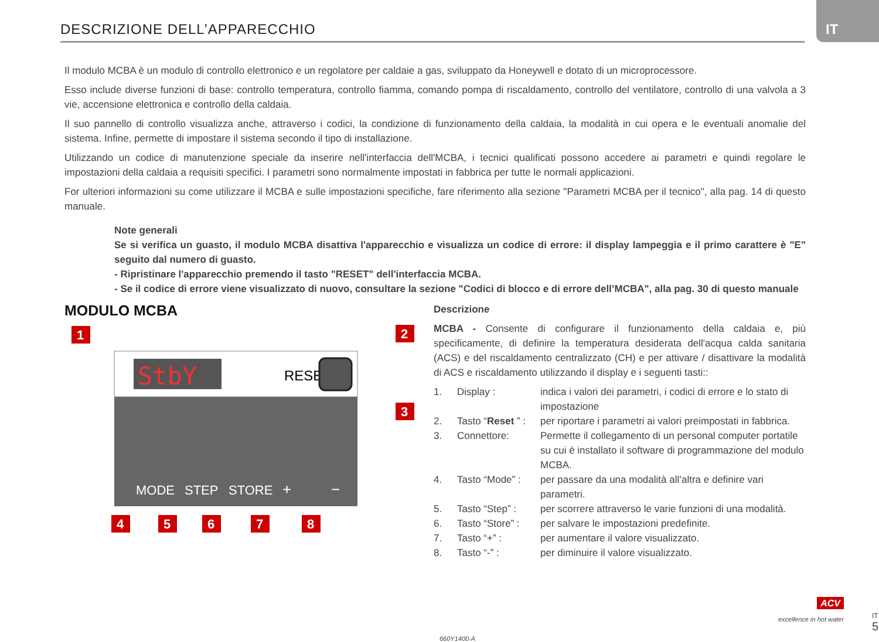DESCRIZIONE DELL’APPARECCHIO
IT
Il modulo MCBA è un modulo di controllo elettronico e un regolatore per caldaie a gas, sviluppato da Honeywell e dotato di un microprocessore.
Esso include diverse funzioni di base: controllo temperatura, controllo fiamma, comando pompa di riscaldamento, controllo del ventilatore, controllo di una valvola a 3 vie, accensione elettronica e controllo della caldaia.
Il suo pannello di controllo visualizza anche, attraverso i codici, la condizione di funzionamento della caldaia, la modalità in cui opera e le eventuali anomalie del sistema. Infine, permette di impostare il sistema secondo il tipo di installazione.
Utilizzando un codice di manutenzione speciale da inserire nell'interfaccia dell'MCBA, i tecnici qualificati possono accedere ai parametri e quindi regolare le impostazioni della caldaia a requisiti specifici. I parametri sono normalmente impostati in fabbrica per tutte le normali applicazioni.
For ulteriori informazioni su come utilizzare il MCBA e sulle impostazioni specifiche, fare riferimento alla sezione "Parametri MCBA per il tecnico", alla pag. 14 di questo manuale.
Note generali
Se si verifica un guasto, il modulo MCBA disattiva l'apparecchio e visualizza un codice di errore: il display lampeggia e il primo carattere è "E" seguito dal numero di guasto.
- Ripristinare l'apparecchio premendo il tasto "RESET" dell'interfaccia MCBA.
- Se il codice di errore viene visualizzato di nuovo, consultare la sezione "Codici di blocco e di errore dell’MCBA", alla pag. 30 di questo manuale
MODULO MCBA
StbY
RESET
MODE
STEP
STORE
+
−
1
2
3
4
5
6
7
8
Descrizione
MCBA - Consente di configurare il funzionamento della caldaia e, più specificamente, di definire la temperatura desiderata dell'acqua calda sanitaria (ACS) e del riscaldamento centralizzato (CH) e per attivare / disattivare la modalità di ACS e riscaldamento utilizzando il display e i seguenti tasti::
| 1. | Display : | indica i valori dei parametri, i codici di errore e lo stato di impostazione |
| 2. | Tasto “ Reset ” : | per riportare i parametri ai valori preimpostati in fabbrica. |
| 3. | Connettore: | Permette il collegamento di un personal computer portatile su cui è installato il software di programmazione del modulo MCBA. |
| 4. | Tasto “Mode” : | per passare da una modalità all’altra e definire vari parametri. |
| 5. | Tasto “Step” : | per scorrere attraverso le varie funzioni di una modalità. |
| 6. | Tasto “Store” : | per salvare le impostazioni predefinite. |
| 7. | Tasto “+” : | per aumentare il valore visualizzato. |
| 8. | Tasto “-” : | per diminuire il valore visualizzato. |
660Y1400-A
ACV
excellence in hot water
IT
5